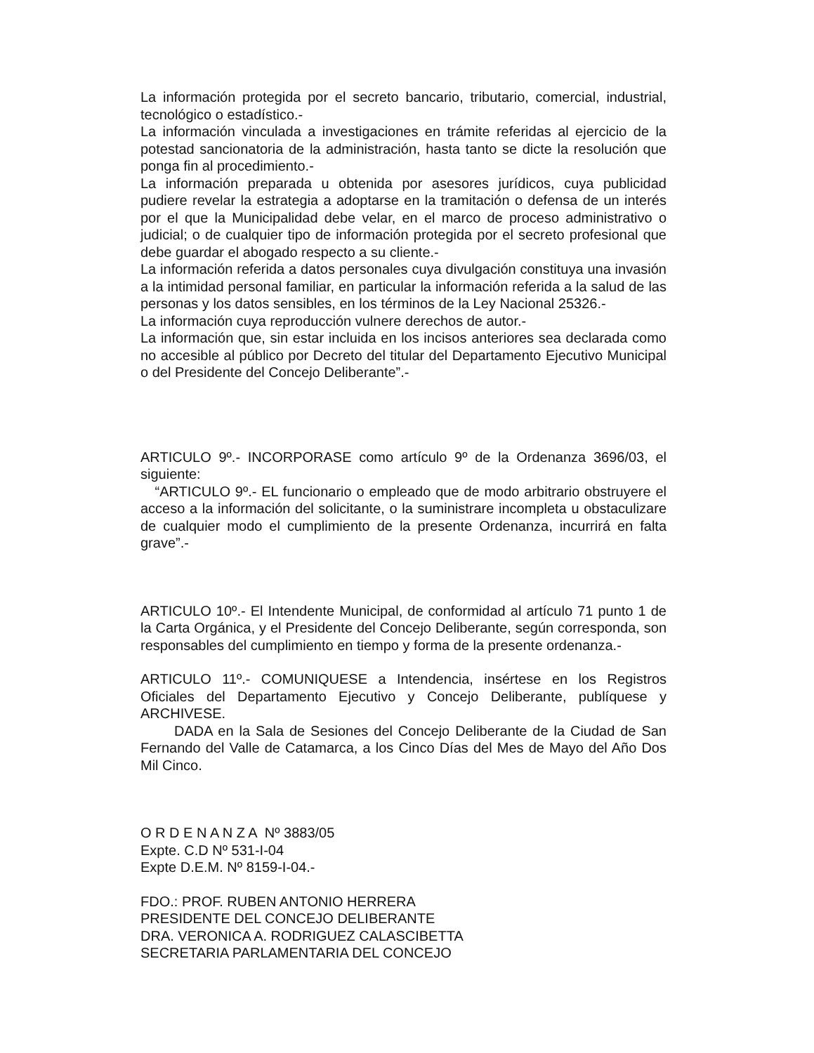La información protegida por el secreto bancario, tributario, comercial, industrial, tecnológico o estadístico.-
La información vinculada a investigaciones en trámite referidas al ejercicio de la potestad sancionatoria de la administración, hasta tanto se dicte la resolución que ponga fin al procedimiento.-
La información preparada u obtenida por asesores jurídicos, cuya publicidad pudiere revelar la estrategia a adoptarse en la tramitación o defensa de un interés por el que la Municipalidad debe velar, en el marco de proceso administrativo o judicial; o de cualquier tipo de información protegida por el secreto profesional que debe guardar el abogado respecto a su cliente.-
La información referida a datos personales cuya divulgación constituya una invasión a la intimidad personal familiar, en particular la información referida a la salud de las personas y los datos sensibles, en los términos de la Ley Nacional 25326.-
La información cuya reproducción vulnere derechos de autor.-
La información que, sin estar incluida en los incisos anteriores sea declarada como no accesible al público por Decreto del titular del Departamento Ejecutivo Municipal o del Presidente del Concejo Deliberante”.-
ARTICULO 9º.- INCORPORASE como artículo 9º de la Ordenanza 3696/03, el siguiente:
“ARTICULO 9º.- EL funcionario o empleado que de modo arbitrario obstruyere el acceso a la información del solicitante, o la suministrare incompleta u obstaculizare de cualquier modo el cumplimiento de la presente Ordenanza, incurrirá en falta grave”.-
ARTICULO 10º.- El Intendente Municipal, de conformidad al artículo 71 punto 1 de la Carta Orgánica, y el Presidente del Concejo Deliberante, según corresponda, son responsables del cumplimiento en tiempo y forma de la presente ordenanza.-
ARTICULO 11º.- COMUNIQUESE a Intendencia, insértese en los Registros Oficiales del Departamento Ejecutivo y Concejo Deliberante, publíquese y ARCHIVESE.
DADA en la Sala de Sesiones del Concejo Deliberante de la Ciudad de San Fernando del Valle de Catamarca, a los Cinco Días del Mes de Mayo del Año Dos Mil Cinco.
O R D E N A N Z A Nº 3883/05
Expte. C.D Nº 531-I-04
Expte D.E.M. Nº 8159-I-04.-
FDO.: PROF. RUBEN ANTONIO HERRERA
PRESIDENTE DEL CONCEJO DELIBERANTE
DRA. VERONICA A. RODRIGUEZ CALASCIBETTA
SECRETARIA PARLAMENTARIA DEL CONCEJO